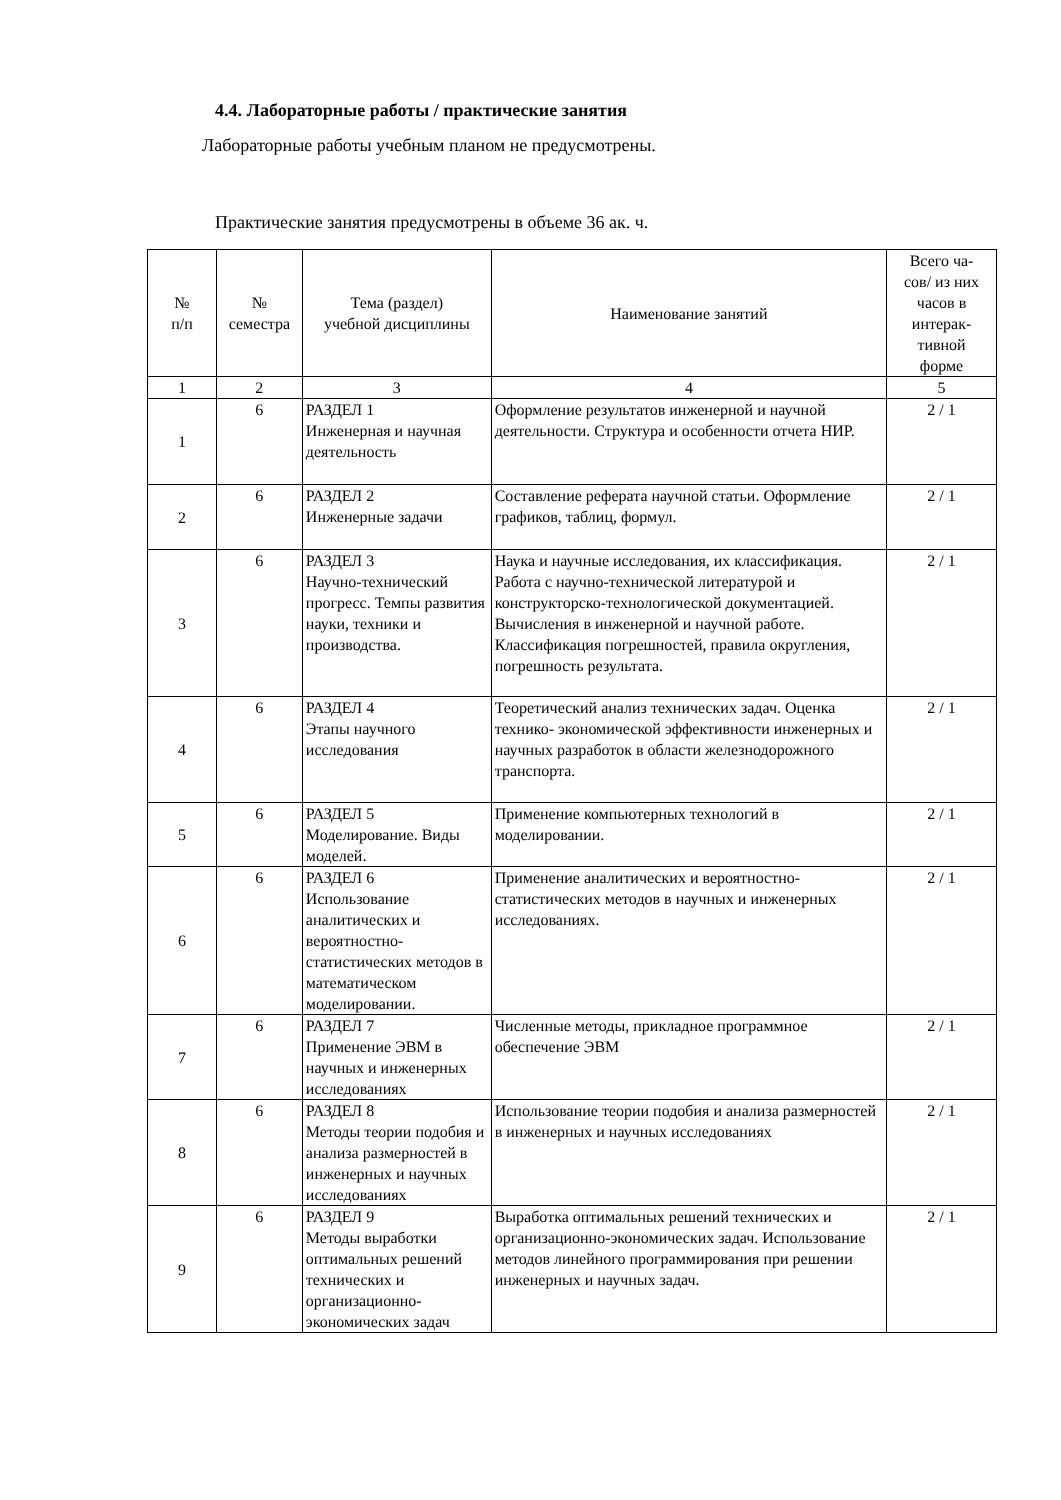4.4. Лабораторные работы / практические занятия
Лабораторные работы учебным планом не предусмотрены.
Практические занятия предусмотрены в объеме 36 ак. ч.
| № п/п | № семестра | Тема (раздел) учебной дисциплины | Наименование занятий | Всего ча- сов/ из них часов в интерак- тивной форме |
| --- | --- | --- | --- | --- |
| 1 | 2 | 3 | 4 | 5 |
| 1 | 6 | РАЗДЕЛ 1 Инженерная и научная деятельность | Оформление результатов инженерной и научной деятельности. Структура и особенности отчета НИР. | 2 / 1 |
| 2 | 6 | РАЗДЕЛ 2 Инженерные задачи | Составление реферата научной статьи. Оформление графиков, таблиц, формул. | 2 / 1 |
| 3 | 6 | РАЗДЕЛ 3 Научно-технический прогресс. Темпы развития науки, техники и производства. | Наука и научные исследования, их классификация. Работа с научно-технической литературой и конструкторско-технологической документацией. Вычисления в инженерной и научной работе. Классификация погрешностей, правила округления, погрешность результата. | 2 / 1 |
| 4 | 6 | РАЗДЕЛ 4 Этапы научного исследования | Теоретический анализ технических задач. Оценка технико- экономической эффективности инженерных и научных разработок в области железнодорожного транспорта. | 2 / 1 |
| 5 | 6 | РАЗДЕЛ 5 Моделирование. Виды моделей. | Применение компьютерных технологий в моделировании. | 2 / 1 |
| 6 | 6 | РАЗДЕЛ 6 Использование аналитических и вероятностно-статистических методов в математическом моделировании. | Применение аналитических и вероятностно-статистических методов в научных и инженерных исследованиях. | 2 / 1 |
| 7 | 6 | РАЗДЕЛ 7 Применение ЭВМ в научных и инженерных исследованиях | Численные методы, прикладное программное обеспечение ЭВМ | 2 / 1 |
| 8 | 6 | РАЗДЕЛ 8 Методы теории подобия и анализа размерностей в инженерных и научных исследованиях | Использование теории подобия и анализа размерностей в инженерных и научных исследованиях | 2 / 1 |
| 9 | 6 | РАЗДЕЛ 9 Методы выработки оптимальных решений технических и организационно-экономических задач | Выработка оптимальных решений технических и организационно-экономических задач. Использование методов линейного программирования при решении инженерных и научных задач. | 2 / 1 |